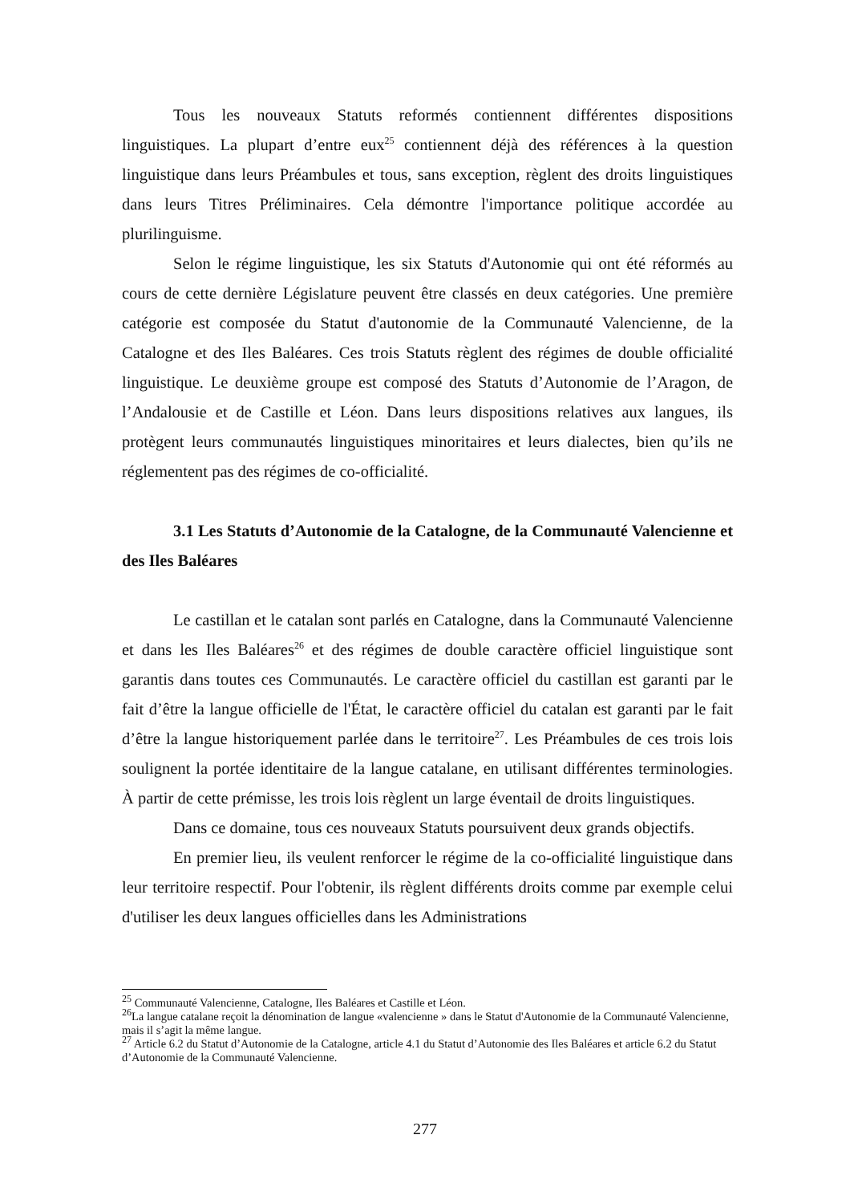Tous les nouveaux Statuts reformés contiennent différentes dispositions linguistiques. La plupart d’entre eux<sup>25</sup> contiennent déjà des références à la question linguistique dans leurs Préambules et tous, sans exception, règlent des droits linguistiques dans leurs Titres Préliminaires. Cela démontre l'importance politique accordée au plurilinguisme.
Selon le régime linguistique, les six Statuts d'Autonomie qui ont été réformés au cours de cette dernière Législature peuvent être classés en deux catégories. Une première catégorie est composée du Statut d'autonomie de la Communauté Valencienne, de la Catalogne et des Iles Baléares. Ces trois Statuts règlent des régimes de double officialité linguistique. Le deuxième groupe est composé des Statuts d’Autonomie de l’Aragon, de l’Andalousie et de Castille et Léon. Dans leurs dispositions relatives aux langues, ils protègent leurs communautés linguistiques minoritaires et leurs dialectes, bien qu’ils ne réglementent pas des régimes de co-officialité.
3.1 Les Statuts d’Autonomie de la Catalogne, de la Communauté Valencienne et des Iles Baléares
Le castillan et le catalan sont parlés en Catalogne, dans la Communauté Valencienne et dans les Iles Baléares<sup>26</sup> et des régimes de double caractère officiel linguistique sont garantis dans toutes ces Communautés. Le caractère officiel du castillan est garanti par le fait d’être la langue officielle de l'État, le caractère officiel du catalan est garanti par le fait d’être la langue historiquement parlée dans le territoire<sup>27</sup>. Les Préambules de ces trois lois soulignent la portée identitaire de la langue catalane, en utilisant différentes terminologies. À partir de cette prémisse, les trois lois règlent un large éventail de droits linguistiques.
Dans ce domaine, tous ces nouveaux Statuts poursuivent deux grands objectifs.
En premier lieu, ils veulent renforcer le régime de la co-officialité linguistique dans leur territoire respectif. Pour l'obtenir, ils règlent différents droits comme par exemple celui d'utiliser les deux langues officielles dans les Administrations
<sup>25</sup> Communauté Valencienne, Catalogne, Iles Baléares et Castille et Léon.
<sup>26</sup> La langue catalane reçoit la dénomination de langue «valencienne » dans le Statut d'Autonomie de la Communauté Valencienne, mais il s’agit la même langue.
<sup>27</sup> Article 6.2 du Statut d’Autonomie de la Catalogne, article 4.1 du Statut d’Autonomie des Iles Baléares et article 6.2 du Statut d’Autonomie de la Communauté Valencienne.
277